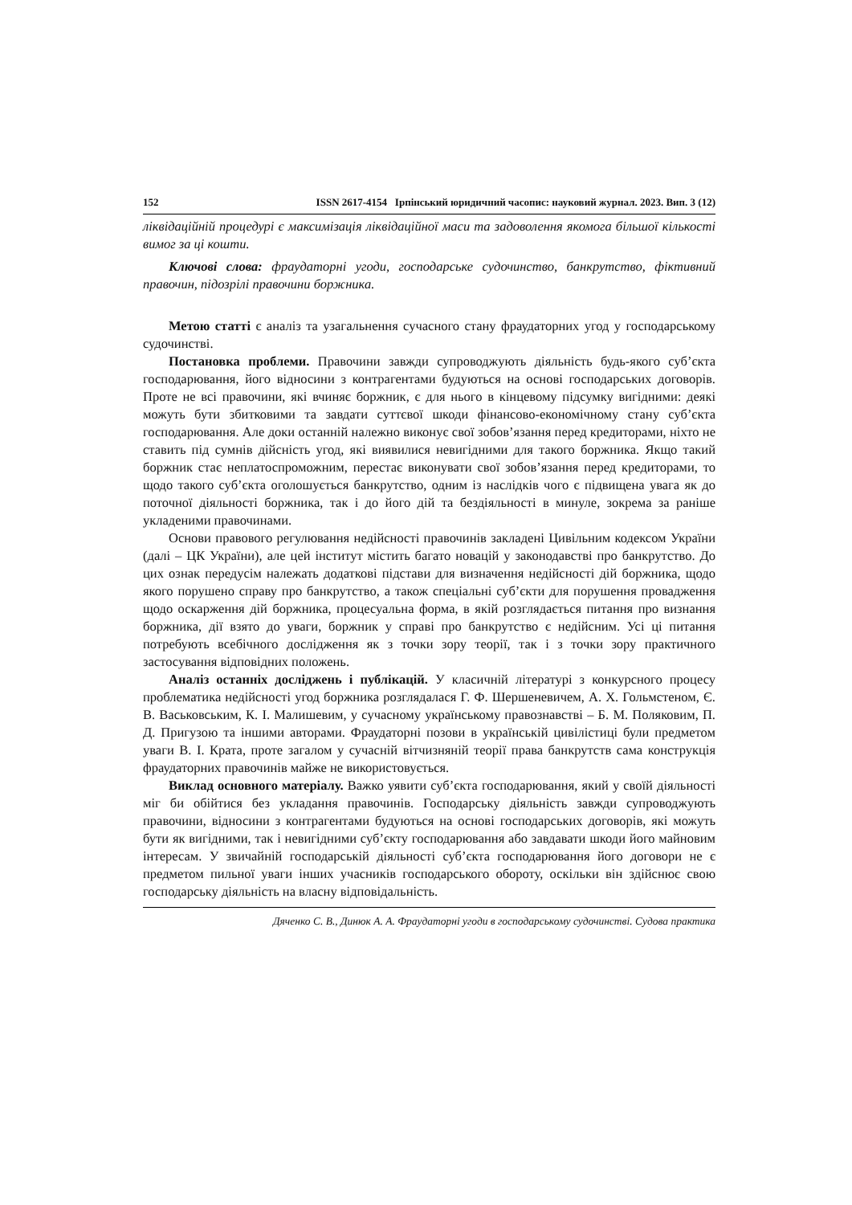152 ISSN 2617-4154 Ірпінський юридичний часопис: науковий журнал. 2023. Вип. 3 (12)
ліквідаційній процедурі є максимізація ліквідаційної маси та задоволення якомога більшої кількості вимог за ці кошти.
Ключові слова: фраудаторні угоди, господарське судочинство, банкрутство, фіктивний правочин, підозрілі правочини боржника.
Метою статті є аналіз та узагальнення сучасного стану фраудаторних угод у господарському судочинстві.
Постановка проблеми. Правочини завжди супроводжують діяльність будь-якого суб’єкта господарювання, його відносини з контрагентами будуються на основі господарських договорів. Проте не всі правочини, які вчиняє боржник, є для нього в кінцевому підсумку вигідними: деякі можуть бути збитковими та завдати суттєвої шкоди фінансово-економічному стану суб’єкта господарювання. Але доки останній належно виконує свої зобов’язання перед кредиторами, ніхто не ставить під сумнів дійсність угод, які виявилися невигідними для такого боржника. Якщо такий боржник стає неплатоспроможним, перестає виконувати свої зобов’язання перед кредиторами, то щодо такого суб’єкта оголошується банкрутство, одним із наслідків чого є підвищена увага як до поточної діяльності боржника, так і до його дій та бездіяльності в минуле, зокрема за раніше укладеними правочинами.
Основи правового регулювання недійсності правочинів закладені Цивільним кодексом України (далі – ЦК України), але цей інститут містить багато новацій у законодавстві про банкрутство. До цих ознак передусім належать додаткові підстави для визначення недійсності дій боржника, щодо якого порушено справу про банкрутство, а також спеціальні суб’єкти для порушення провадження щодо оскарження дій боржника, процесуальна форма, в якій розглядається питання про визнання боржника, дії взято до уваги, боржник у справі про банкрутство є недійсним. Усі ці питання потребують всебічного дослідження як з точки зору теорії, так і з точки зору практичного застосування відповідних положень.
Аналіз останніх досліджень і публікацій. У класичній літературі з конкурсного процесу проблематика недійсності угод боржника розглядалася Г. Ф. Шершеневичем, А. Х. Гольмстеном, Є. В. Васьковським, К. І. Малишевим, у сучасному українському правознавстві – Б. М. Поляковим, П. Д. Пригузою та іншими авторами. Фраудаторні позови в українській цивілістиці були предметом уваги В. І. Крата, проте загалом у сучасній вітчизняній теорії права банкрутств сама конструкція фраудаторних правочинів майже не використовується.
Виклад основного матеріалу. Важко уявити суб’єкта господарювання, який у своїй діяльності міг би обійтися без укладання правочинів. Господарську діяльність завжди супроводжують правочини, відносини з контрагентами будуються на основі господарських договорів, які можуть бути як вигідними, так і невигідними суб’єкту господарювання або завдавати шкоди його майновим інтересам. У звичайній господарській діяльності суб’єкта господарювання його договори не є предметом пильної уваги інших учасників господарського обороту, оскільки він здійснює свою господарську діяльність на власну відповідальність.
Дяченко С. В., Динюк А. А. Фраудаторні угоди в господарському судочинстві. Судова практика